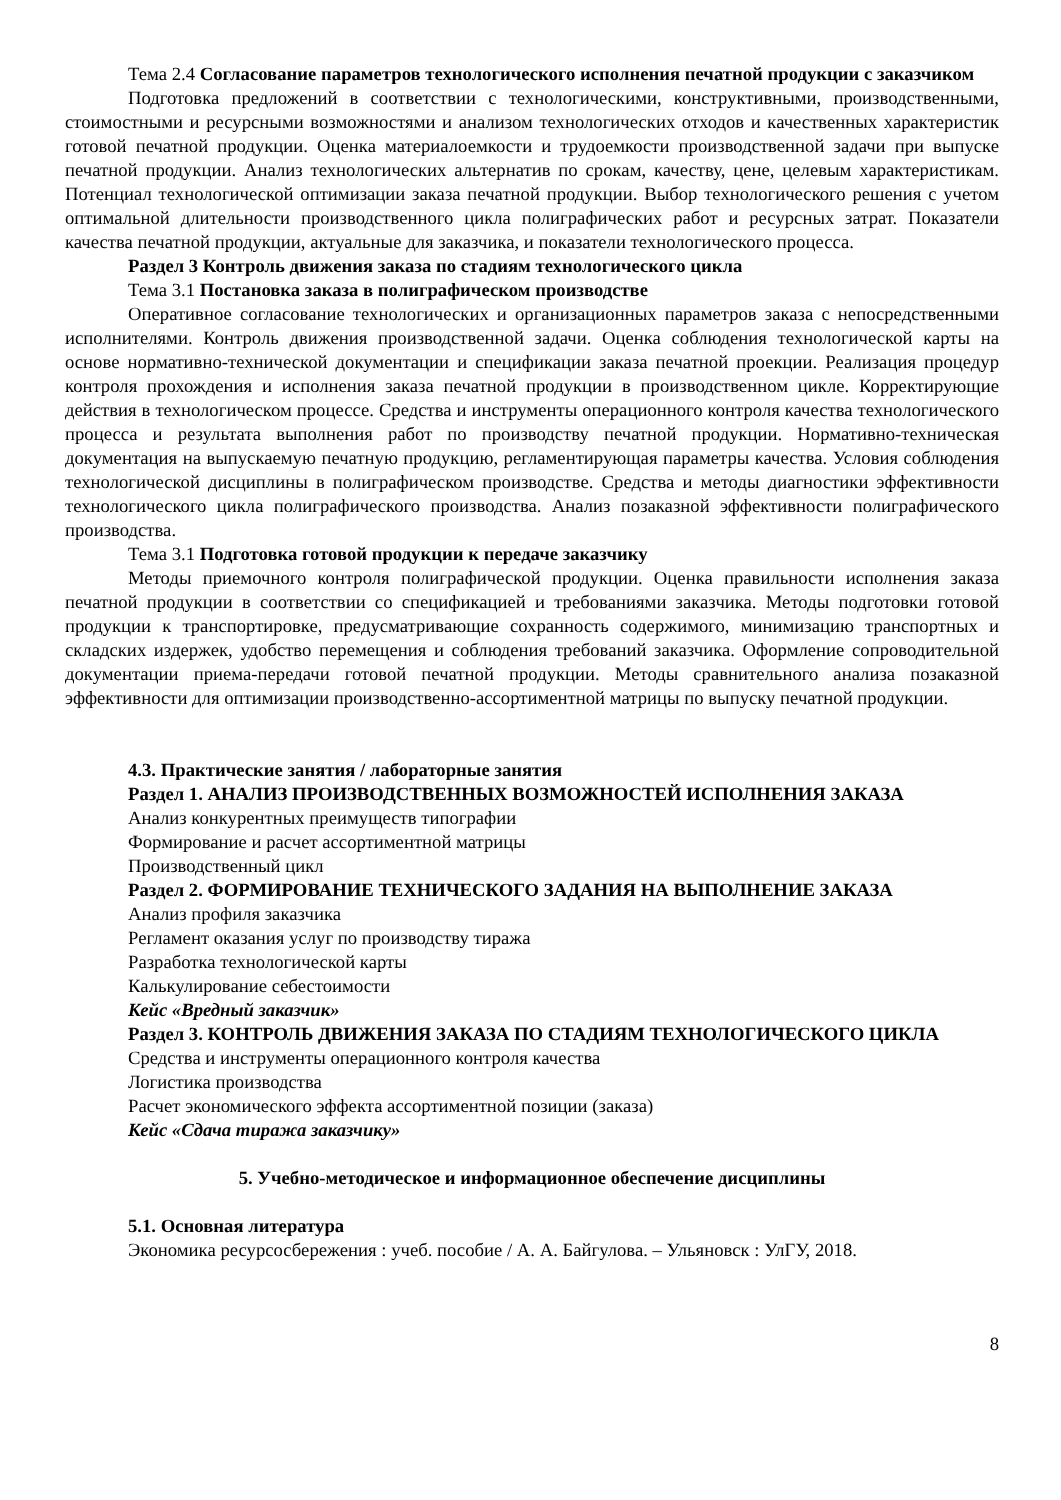Тема 2.4 Согласование параметров технологического исполнения печатной продукции с заказчиком
Подготовка предложений в соответствии с технологическими, конструктивными, производственными, стоимостными и ресурсными возможностями и анализом технологических отходов и качественных характеристик готовой печатной продукции. Оценка материалоемкости и трудоемкости производственной задачи при выпуске печатной продукции. Анализ технологических альтернатив по срокам, качеству, цене, целевым характеристикам. Потенциал технологической оптимизации заказа печатной продукции. Выбор технологического решения с учетом оптимальной длительности производственного цикла полиграфических работ и ресурсных затрат. Показатели качества печатной продукции, актуальные для заказчика, и показатели технологического процесса.
Раздел 3 Контроль движения заказа по стадиям технологического цикла
Тема 3.1 Постановка заказа в полиграфическом производстве
Оперативное согласование технологических и организационных параметров заказа с непосредственными исполнителями. Контроль движения производственной задачи. Оценка соблюдения технологической карты на основе нормативно-технической документации и спецификации заказа печатной проекции. Реализация процедур контроля прохождения и исполнения заказа печатной продукции в производственном цикле. Корректирующие действия в технологическом процессе. Средства и инструменты операционного контроля качества технологического процесса и результата выполнения работ по производству печатной продукции. Нормативно-техническая документация на выпускаемую печатную продукцию, регламентирующая параметры качества. Условия соблюдения технологической дисциплины в полиграфическом производстве. Средства и методы диагностики эффективности технологического цикла полиграфического производства. Анализ позаказной эффективности полиграфического производства.
Тема 3.1 Подготовка готовой продукции к передаче заказчику
Методы приемочного контроля полиграфической продукции. Оценка правильности исполнения заказа печатной продукции в соответствии со спецификацией и требованиями заказчика. Методы подготовки готовой продукции к транспортировке, предусматривающие сохранность содержимого, минимизацию транспортных и складских издержек, удобство перемещения и соблюдения требований заказчика. Оформление сопроводительной документации приема-передачи готовой печатной продукции. Методы сравнительного анализа позаказной эффективности для оптимизации производственно-ассортиментной матрицы по выпуску печатной продукции.
4.3. Практические занятия / лабораторные занятия
Раздел 1. АНАЛИЗ ПРОИЗВОДСТВЕННЫХ ВОЗМОЖНОСТЕЙ ИСПОЛНЕНИЯ ЗАКАЗА
Анализ конкурентных преимуществ типографии
Формирование и расчет ассортиментной матрицы
Производственный цикл
Раздел 2. ФОРМИРОВАНИЕ ТЕХНИЧЕСКОГО ЗАДАНИЯ НА ВЫПОЛНЕНИЕ ЗАКАЗА
Анализ профиля заказчика
Регламент оказания услуг по производству тиража
Разработка технологической карты
Калькулирование себестоимости
Кейс «Вредный заказчик»
Раздел 3. КОНТРОЛЬ ДВИЖЕНИЯ ЗАКАЗА ПО СТАДИЯМ ТЕХНОЛОГИЧЕСКОГО ЦИКЛА
Средства и инструменты операционного контроля качества
Логистика производства
Расчет экономического эффекта ассортиментной позиции (заказа)
Кейс «Сдача тиража заказчику»
5. Учебно-методическое и информационное обеспечение дисциплины
5.1. Основная литература
Экономика ресурсосбережения : учеб. пособие / А. А. Байгулова. – Ульяновск : УлГУ, 2018.
8